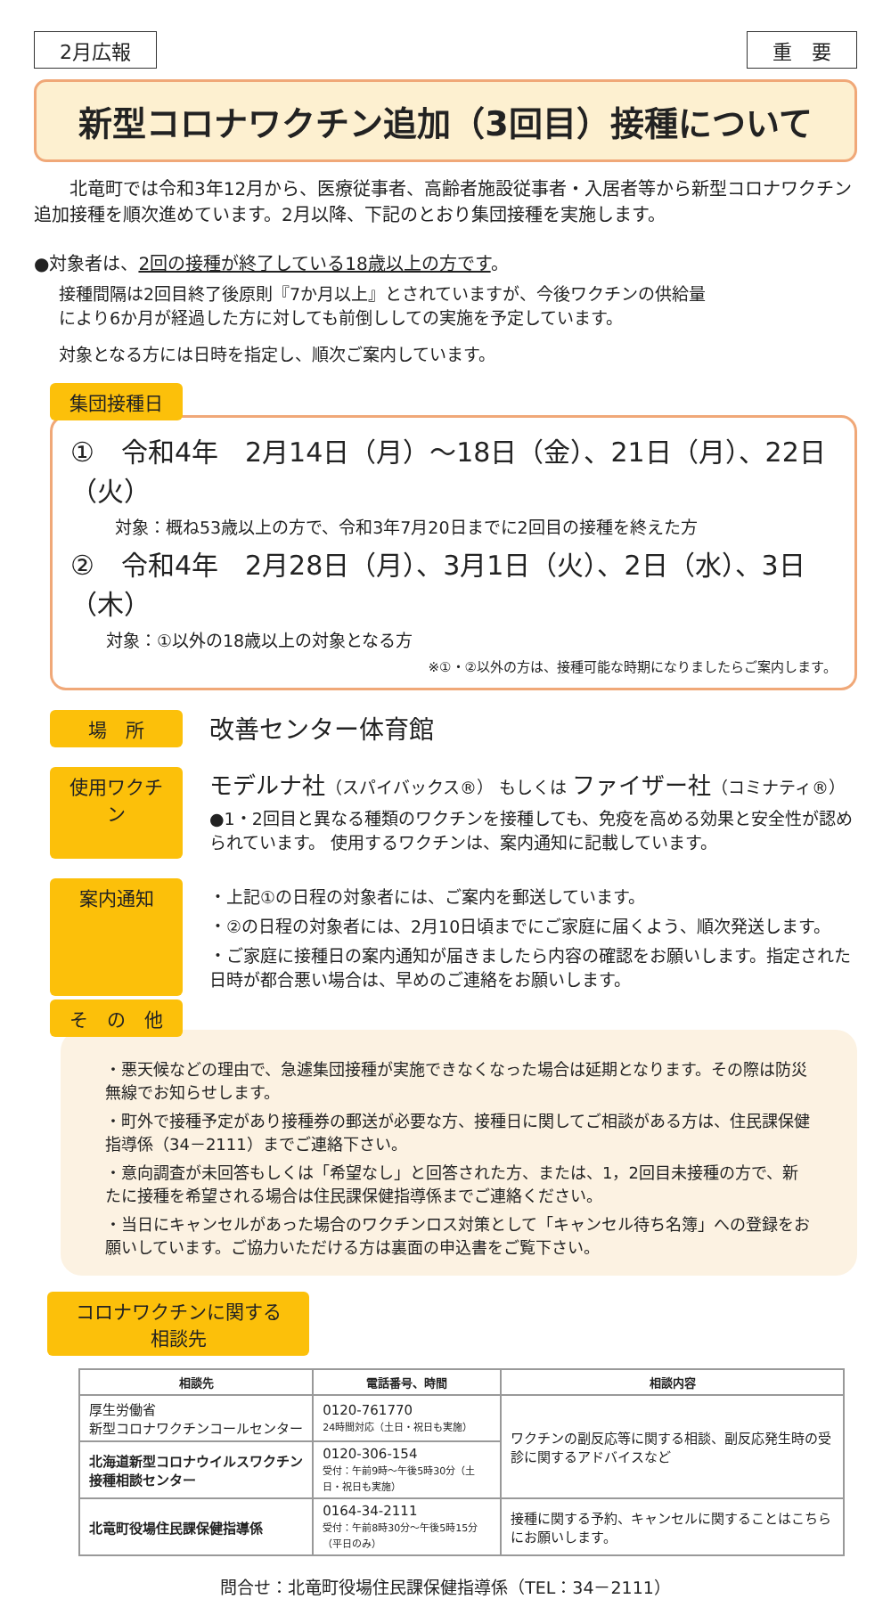2月広報 重　要
新型コロナワクチン追加（3回目）接種について
　　北竜町では令和3年12月から、医療従事者、高齢者施設従事者・入居者等から新型コロナワクチン追加接種を順次進めています。2月以降、下記のとおり集団接種を実施します。
●対象者は、2回の接種が終了している18歳以上の方です。
接種間隔は2回目終了後原則『7か月以上』とされていますが、今後ワクチンの供給量により6か月が経過した方に対しても前倒ししての実施を予定しています。
対象となる方には日時を指定し、順次ご案内しています。
集団接種日
①　令和4年　2月14日（月）～18日（金）、21日（月）、22日（火）
対象：概ね53歳以上の方で、令和3年7月20日までに2回目の接種を終えた方
②　令和4年　2月28日（月）、3月1日（火）、2日（水）、3日（木）
対象：①以外の18歳以上の対象となる方
※①・②以外の方は、接種可能な時期になりましたらご案内します。
場　所 改善センター体育館
使用ワクチン
モデルナ社（スパイバックス®） もしくは ファイザー社（コミナティ®）
●1・2回目と異なる種類のワクチンを接種しても、免疫を高める効果と安全性が認められています。 使用するワクチンは、案内通知に記載しています。
案内通知 ・上記①の日程の対象者には、ご案内を郵送しています。
・②の日程の対象者には、2月10日頃までにご家庭に届くよう、順次発送します。
・ご家庭に接種日の案内通知が届きましたら内容の確認をお願いします。指定された日時が都合悪い場合は、早めのご連絡をお願いします。
そ　の　他
・悪天候などの理由で、急遽集団接種が実施できなくなった場合は延期となります。その際は防災無線でお知らせします。
・町外で接種予定があり接種券の郵送が必要な方、接種日に関してご相談がある方は、住民課保健指導係（34－2111）までご連絡下さい。
・意向調査が未回答もしくは「希望なし」と回答された方、または、1，2回目未接種の方で、新たに接種を希望される場合は住民課保健指導係までご連絡ください。
・当日にキャンセルがあった場合のワクチンロス対策として「キャンセル待ち名簿」への登録をお願いしています。ご協力いただける方は裏面の申込書をご覧下さい。
コロナワクチンに関する相談先
| 相談先 | 電話番号、時間 | 相談内容 |
| --- | --- | --- |
| 厚生労働省 新型コロナワクチンコールセンター | 0120-761770 24時間対応（土日・祝日も実施） | ワクチンの副反応等に関する相談、副反応発生時の受診に関するアドバイスなど |
| 北海道新型コロナウイルスワクチン接種相談センター | 0120-306-154 受付：午前9時～午後5時30分（土日・祝日も実施） | |
| 北竜町役場住民課保健指導係 | 0164-34-2111 受付：午前8時30分～午後5時15分（平日のみ） | 接種に関する予約、キャンセルに関することはこちらにお願いします。 |
問合せ：北竜町役場住民課保健指導係（TEL：34－2111）